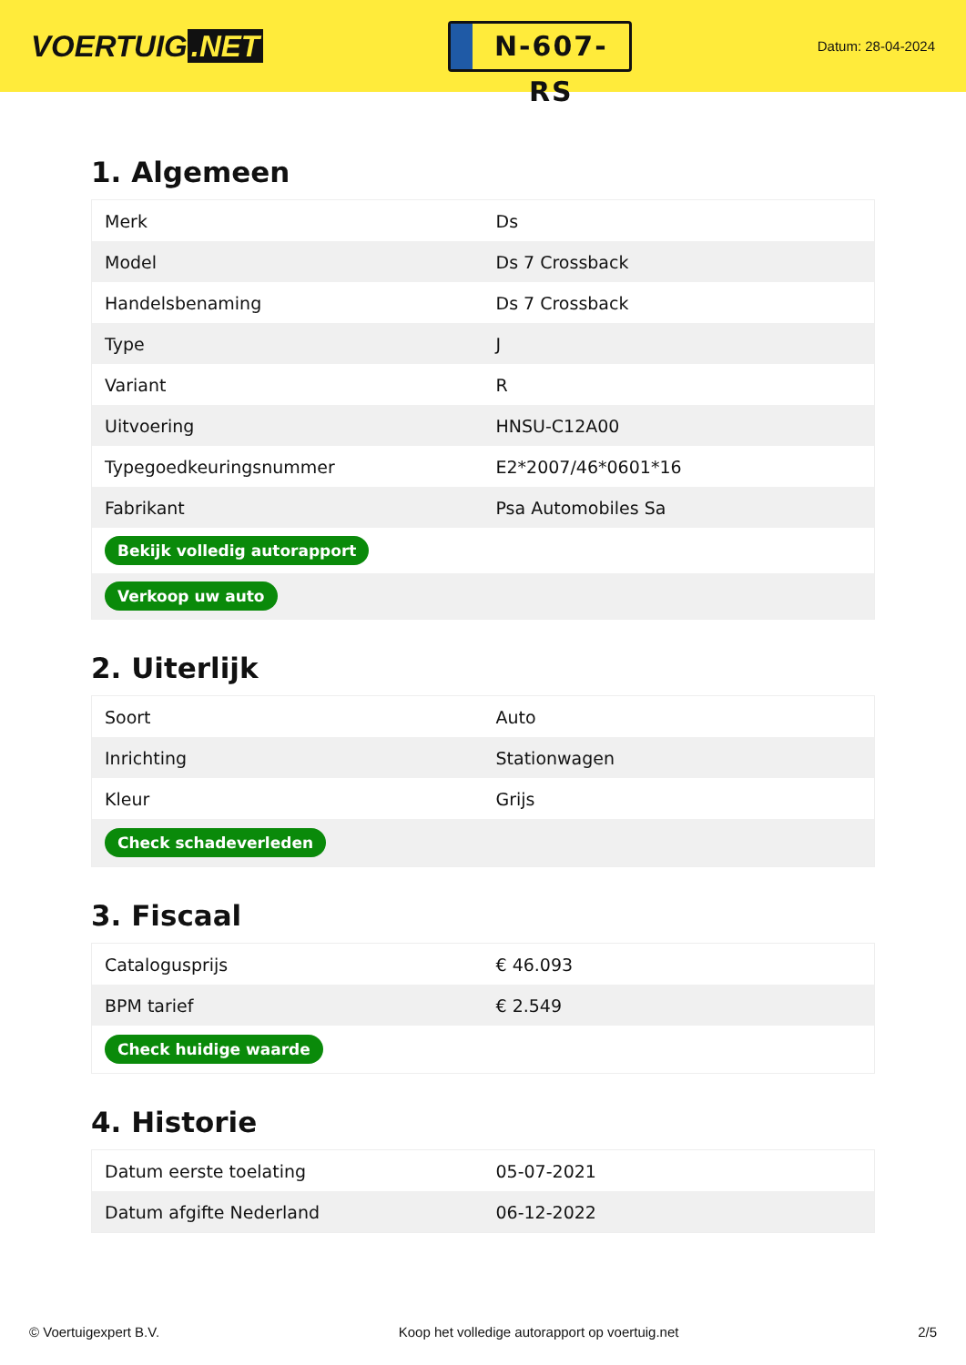VOERTUIG.NET
N-607-RS
Datum: 28-04-2024
1. Algemeen
| Merk | Ds |
| Model | Ds 7 Crossback |
| Handelsbenaming | Ds 7 Crossback |
| Type | J |
| Variant | R |
| Uitvoering | HNSU-C12A00 |
| Typegoedkeuringsnummer | E2*2007/46*0601*16 |
| Fabrikant | Psa Automobiles Sa |
| Bekijk volledig autorapport | |
| Verkoop uw auto | |
2. Uiterlijk
| Soort | Auto |
| Inrichting | Stationwagen |
| Kleur | Grijs |
| Check schadeverleden | |
3. Fiscaal
| Catalogusprijs | € 46.093 |
| BPM tarief | € 2.549 |
| Check huidige waarde | |
4. Historie
| Datum eerste toelating | 05-07-2021 |
| Datum afgifte Nederland | 06-12-2022 |
© Voertuigexpert B.V. Koop het volledige autorapport op voertuig.net 2/5